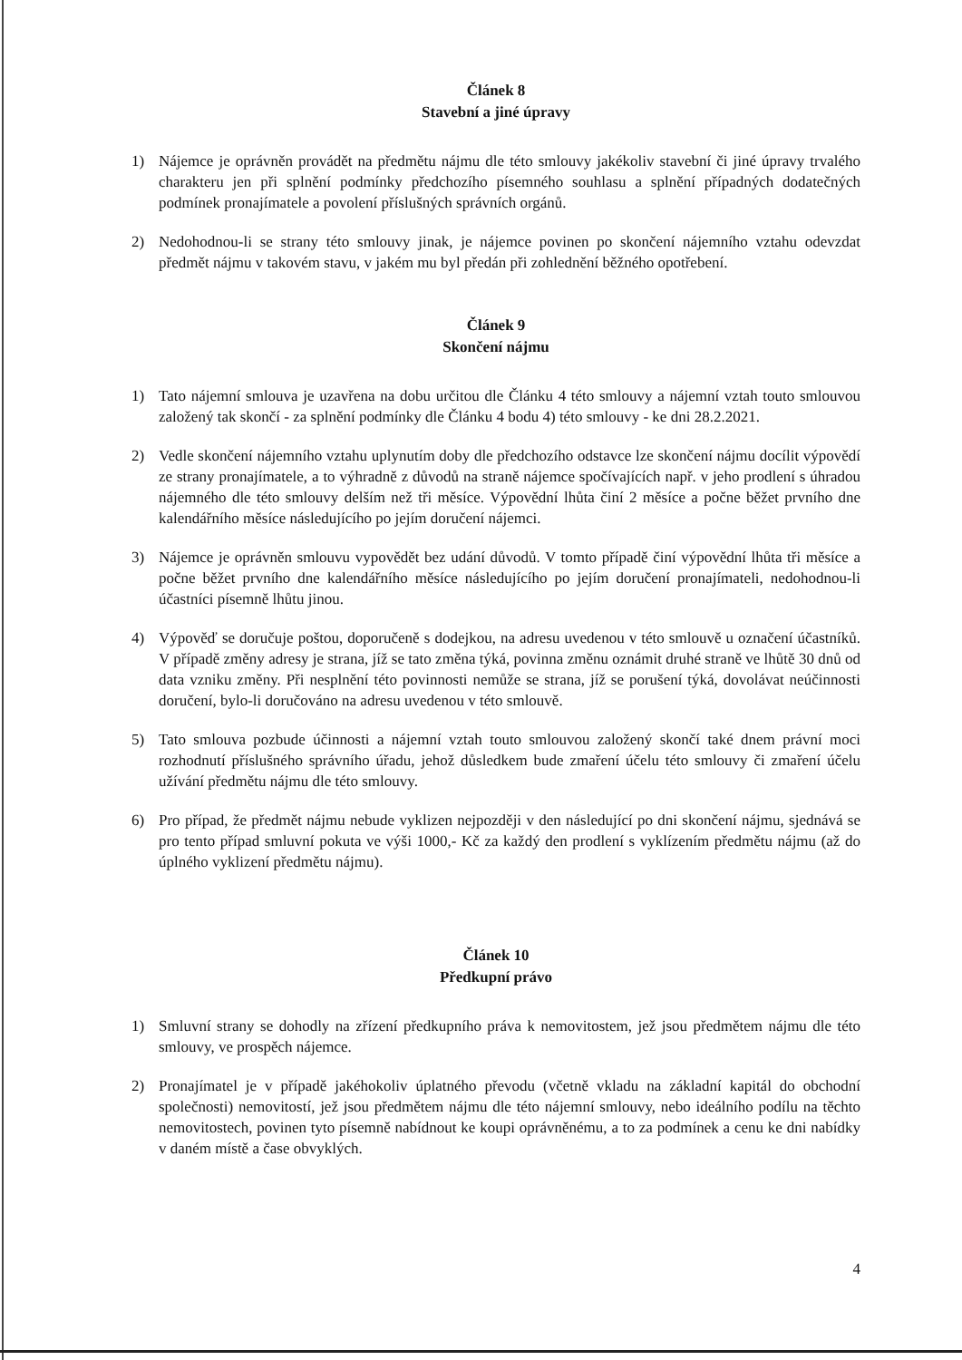Článek 8
Stavební a jiné úpravy
1) Nájemce je oprávněn provádět na předmětu nájmu dle této smlouvy jakékoliv stavební či jiné úpravy trvalého charakteru jen při splnění podmínky předchozího písemného souhlasu a splnění případných dodatečných podmínek pronajímatele a povolení příslušných správních orgánů.
2) Nedohodnou-li se strany této smlouvy jinak, je nájemce povinen po skončení nájemního vztahu odevzdat předmět nájmu v takovém stavu, v jakém mu byl předán při zohlednění běžného opotřebení.
Článek 9
Skončení nájmu
1) Tato nájemní smlouva je uzavřena na dobu určitou dle Článku 4 této smlouvy a nájemní vztah touto smlouvou založený tak skončí - za splnění podmínky dle Článku 4 bodu 4) této smlouvy - ke dni 28.2.2021.
2) Vedle skončení nájemního vztahu uplynutím doby dle předchozího odstavce lze skončení nájmu docílit výpovědí ze strany pronajímatele, a to výhradně z důvodů na straně nájemce spočívajících např. v jeho prodlení s úhradou nájemného dle této smlouvy delším než tři měsíce. Výpovědní lhůta činí 2 měsíce a počne běžet prvního dne kalendářního měsíce následujícího po jejím doručení nájemci.
3) Nájemce je oprávněn smlouvu vypovědět bez udání důvodů. V tomto případě činí výpovědní lhůta tři měsíce a počne běžet prvního dne kalendářního měsíce následujícího po jejím doručení pronajímateli, nedohodnou-li účastníci písemně lhůtu jinou.
4) Výpověď se doručuje poštou, doporučeně s dodejkou, na adresu uvedenou v této smlouvě u označení účastníků. V případě změny adresy je strana, jíž se tato změna týká, povinna změnu oznámit druhé straně ve lhůtě 30 dnů od data vzniku změny. Při nesplnění této povinnosti nemůže se strana, jíž se porušení týká, dovolávat neúčinnosti doručení, bylo-li doručováno na adresu uvedenou v této smlouvě.
5) Tato smlouva pozbude účinnosti a nájemní vztah touto smlouvou založený skončí také dnem právní moci rozhodnutí příslušného správního úřadu, jehož důsledkem bude zmaření účelu této smlouvy či zmaření účelu užívání předmětu nájmu dle této smlouvy.
6) Pro případ, že předmět nájmu nebude vyklizen nejpozději v den následující po dni skončení nájmu, sjednává se pro tento případ smluvní pokuta ve výši 1000,- Kč za každý den prodlení s vyklízením předmětu nájmu (až do úplného vyklizení předmětu nájmu).
Článek 10
Předkupní právo
1) Smluvní strany se dohodly na zřízení předkupního práva k nemovitostem, jež jsou předmětem nájmu dle této smlouvy, ve prospěch nájemce.
2) Pronajímatel je v případě jakéhokoliv úplatného převodu (včetně vkladu na základní kapitál do obchodní společnosti) nemovitostí, jež jsou předmětem nájmu dle této nájemní smlouvy, nebo ideálního podílu na těchto nemovitostech, povinen tyto písemně nabídnout ke koupi oprávněnému, a to za podmínek a cenu ke dni nabídky v daném místě a čase obvyklých.
4